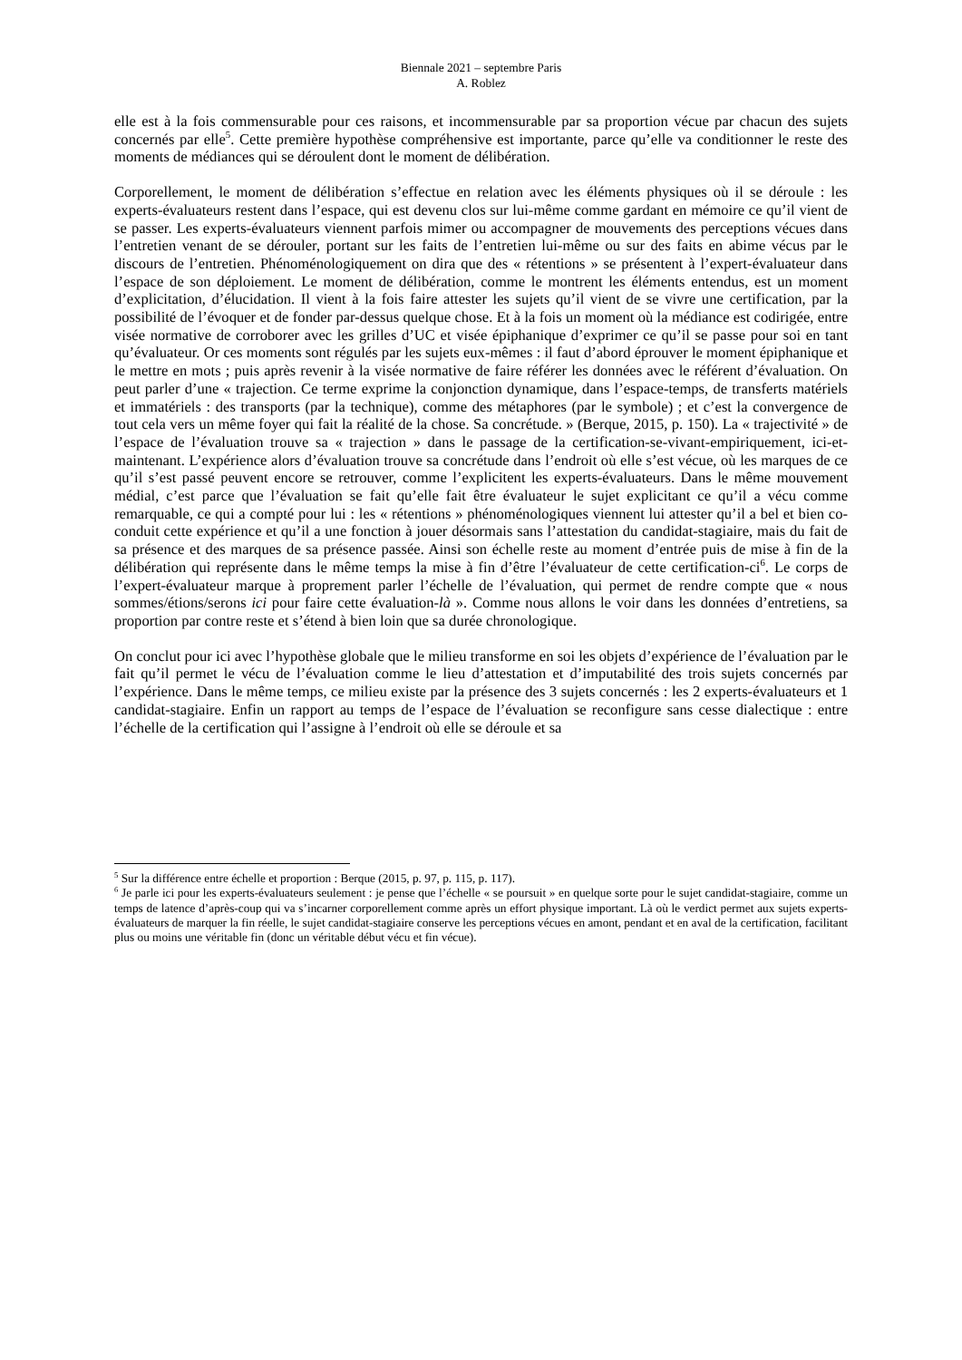Biennale 2021 – septembre Paris
A. Roblez
elle est à la fois commensurable pour ces raisons, et incommensurable par sa proportion vécue par chacun des sujets concernés par elle<sup>5</sup>. Cette première hypothèse compréhensive est importante, parce qu’elle va conditionner le reste des moments de médiances qui se déroulent dont le moment de délibération.
Corporellement, le moment de délibération s’effectue en relation avec les éléments physiques où il se déroule : les experts-évaluateurs restent dans l’espace, qui est devenu clos sur lui-même comme gardant en mémoire ce qu’il vient de se passer. Les experts-évaluateurs viennent parfois mimer ou accompagner de mouvements des perceptions vécues dans l’entretien venant de se dérouler, portant sur les faits de l’entretien lui-même ou sur des faits en abime vécus par le discours de l’entretien. Phénoménologiquement on dira que des « rétentions » se présentent à l’expert-évaluateur dans l’espace de son déploiement. Le moment de délibération, comme le montrent les éléments entendus, est un moment d’explicitation, d’élucidation. Il vient à la fois faire attester les sujets qu’il vient de se vivre une certification, par la possibilité de l’évoquer et de fonder par-dessus quelque chose. Et à la fois un moment où la médiance est codirigée, entre visée normative de corroborer avec les grilles d’UC et visée épiphanique d’exprimer ce qu’il se passe pour soi en tant qu’évaluateur. Or ces moments sont régulés par les sujets eux-mêmes : il faut d’abord éprouver le moment épiphanique et le mettre en mots ; puis après revenir à la visée normative de faire référer les données avec le référent d’évaluation. On peut parler d’une « trajection. Ce terme exprime la conjonction dynamique, dans l’espace-temps, de transferts matériels et immatériels : des transports (par la technique), comme des métaphores (par le symbole) ; et c’est la convergence de tout cela vers un même foyer qui fait la réalité de la chose. Sa concrétude. » (Berque, 2015, p. 150). La « trajectivité » de l’espace de l’évaluation trouve sa « trajection » dans le passage de la certification-se-vivant-empiriquement, ici-et-maintenant. L’expérience alors d’évaluation trouve sa concrétude dans l’endroit où elle s’est vécue, où les marques de ce qu’il s’est passé peuvent encore se retrouver, comme l’explicitent les experts-évaluateurs. Dans le même mouvement médial, c’est parce que l’évaluation se fait qu’elle fait être évaluateur le sujet explicitant ce qu’il a vécu comme remarquable, ce qui a compté pour lui : les « rétentions » phénoménologiques viennent lui attester qu’il a bel et bien co-conduit cette expérience et qu’il a une fonction à jouer désormais sans l’attestation du candidat-stagiaire, mais du fait de sa présence et des marques de sa présence passée. Ainsi son échelle reste au moment d’entrée puis de mise à fin de la délibération qui représente dans le même temps la mise à fin d’être l’évaluateur de cette certification-ci<sup>6</sup>. Le corps de l’expert-évaluateur marque à proprement parler l’échelle de l’évaluation, qui permet de rendre compte que « nous sommes/étions/serons ici pour faire cette évaluation-là ». Comme nous allons le voir dans les données d’entretiens, sa proportion par contre reste et s’étend à bien loin que sa durée chronologique.
On conclut pour ici avec l’hypothèse globale que le milieu transforme en soi les objets d’expérience de l’évaluation par le fait qu’il permet le vécu de l’évaluation comme le lieu d’attestation et d’imputabilité des trois sujets concernés par l’expérience. Dans le même temps, ce milieu existe par la présence des 3 sujets concernés : les 2 experts-évaluateurs et 1 candidat-stagiaire. Enfin un rapport au temps de l’espace de l’évaluation se reconfigure sans cesse dialectique : entre l’échelle de la certification qui l’assigne à l’endroit où elle se déroule et sa
<sup>5</sup> Sur la différence entre échelle et proportion : Berque (2015, p. 97, p. 115, p. 117).
<sup>6</sup> Je parle ici pour les experts-évaluateurs seulement : je pense que l’échelle « se poursuit » en quelque sorte pour le sujet candidat-stagiaire, comme un temps de latence d’après-coup qui va s’incarner corporellement comme après un effort physique important. Là où le verdict permet aux sujets experts-évaluateurs de marquer la fin réelle, le sujet candidat-stagiaire conserve les perceptions vécues en amont, pendant et en aval de la certification, facilitant plus ou moins une véritable fin (donc un véritable début vécu et fin vécue).